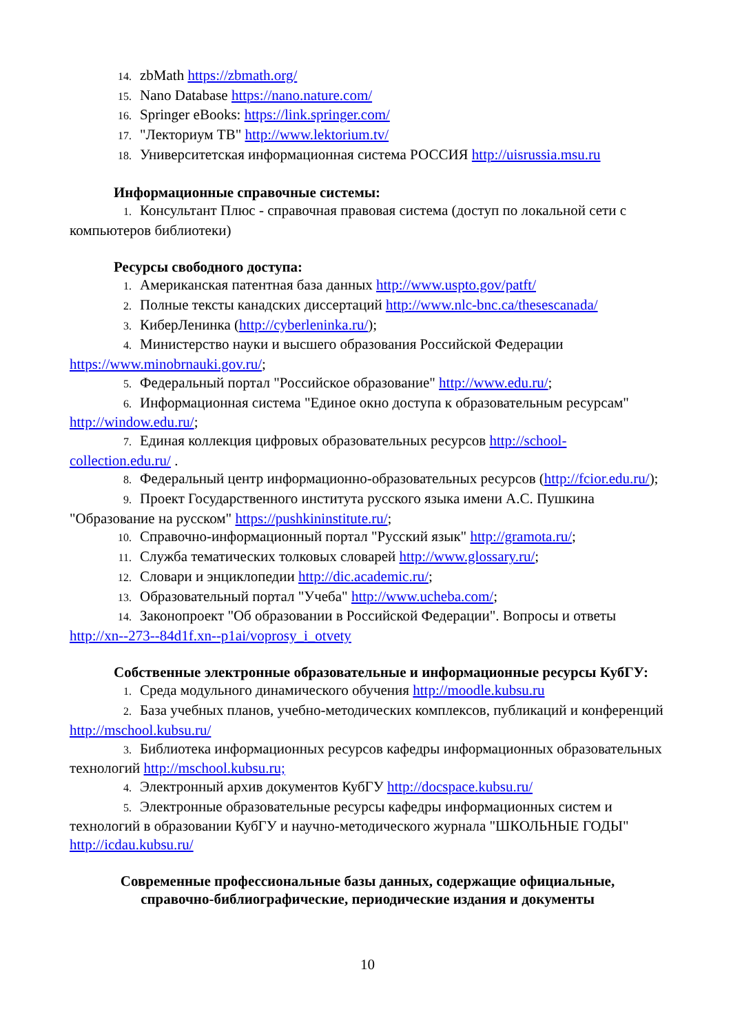14. zbMath https://zbmath.org/
15. Nano Database https://nano.nature.com/
16. Springer eBooks: https://link.springer.com/
17. "Лекториум ТВ" http://www.lektorium.tv/
18. Университетская информационная система РОССИЯ http://uisrussia.msu.ru
Информационные справочные системы:
1. Консультант Плюс - справочная правовая система (доступ по локальной сети с компьютеров библиотеки)
Ресурсы свободного доступа:
1. Американская патентная база данных http://www.uspto.gov/patft/
2. Полные тексты канадских диссертаций http://www.nlc-bnc.ca/thesescanada/
3. КиберЛенинка (http://cyberleninka.ru/);
4. Министерство науки и высшего образования Российской Федерации https://www.minobrnauki.gov.ru/;
5. Федеральный портал "Российское образование" http://www.edu.ru/;
6. Информационная система "Единое окно доступа к образовательным ресурсам" http://window.edu.ru/;
7. Единая коллекция цифровых образовательных ресурсов http://school-collection.edu.ru/ .
8. Федеральный центр информационно-образовательных ресурсов (http://fcior.edu.ru/);
9. Проект Государственного института русского языка имени А.С. Пушкина "Образование на русском" https://pushkininstitute.ru/;
10. Справочно-информационный портал "Русский язык" http://gramota.ru/;
11. Служба тематических толковых словарей http://www.glossary.ru/;
12. Словари и энциклопедии http://dic.academic.ru/;
13. Образовательный портал "Учеба" http://www.ucheba.com/;
14. Законопроект "Об образовании в Российской Федерации". Вопросы и ответы http://xn--273--84d1f.xn--p1ai/voprosy_i_otvety
Собственные электронные образовательные и информационные ресурсы КубГУ:
1. Среда модульного динамического обучения http://moodle.kubsu.ru
2. База учебных планов, учебно-методических комплексов, публикаций и конференций http://mschool.kubsu.ru/
3. Библиотека информационных ресурсов кафедры информационных образовательных технологий http://mschool.kubsu.ru;
4. Электронный архив документов КубГУ http://docspace.kubsu.ru/
5. Электронные образовательные ресурсы кафедры информационных систем и технологий в образовании КубГУ и научно-методического журнала "ШКОЛЬНЫЕ ГОДЫ" http://icdau.kubsu.ru/
Современные профессиональные базы данных, содержащие официальные,
справочно-библиографические, периодические издания и документы
10